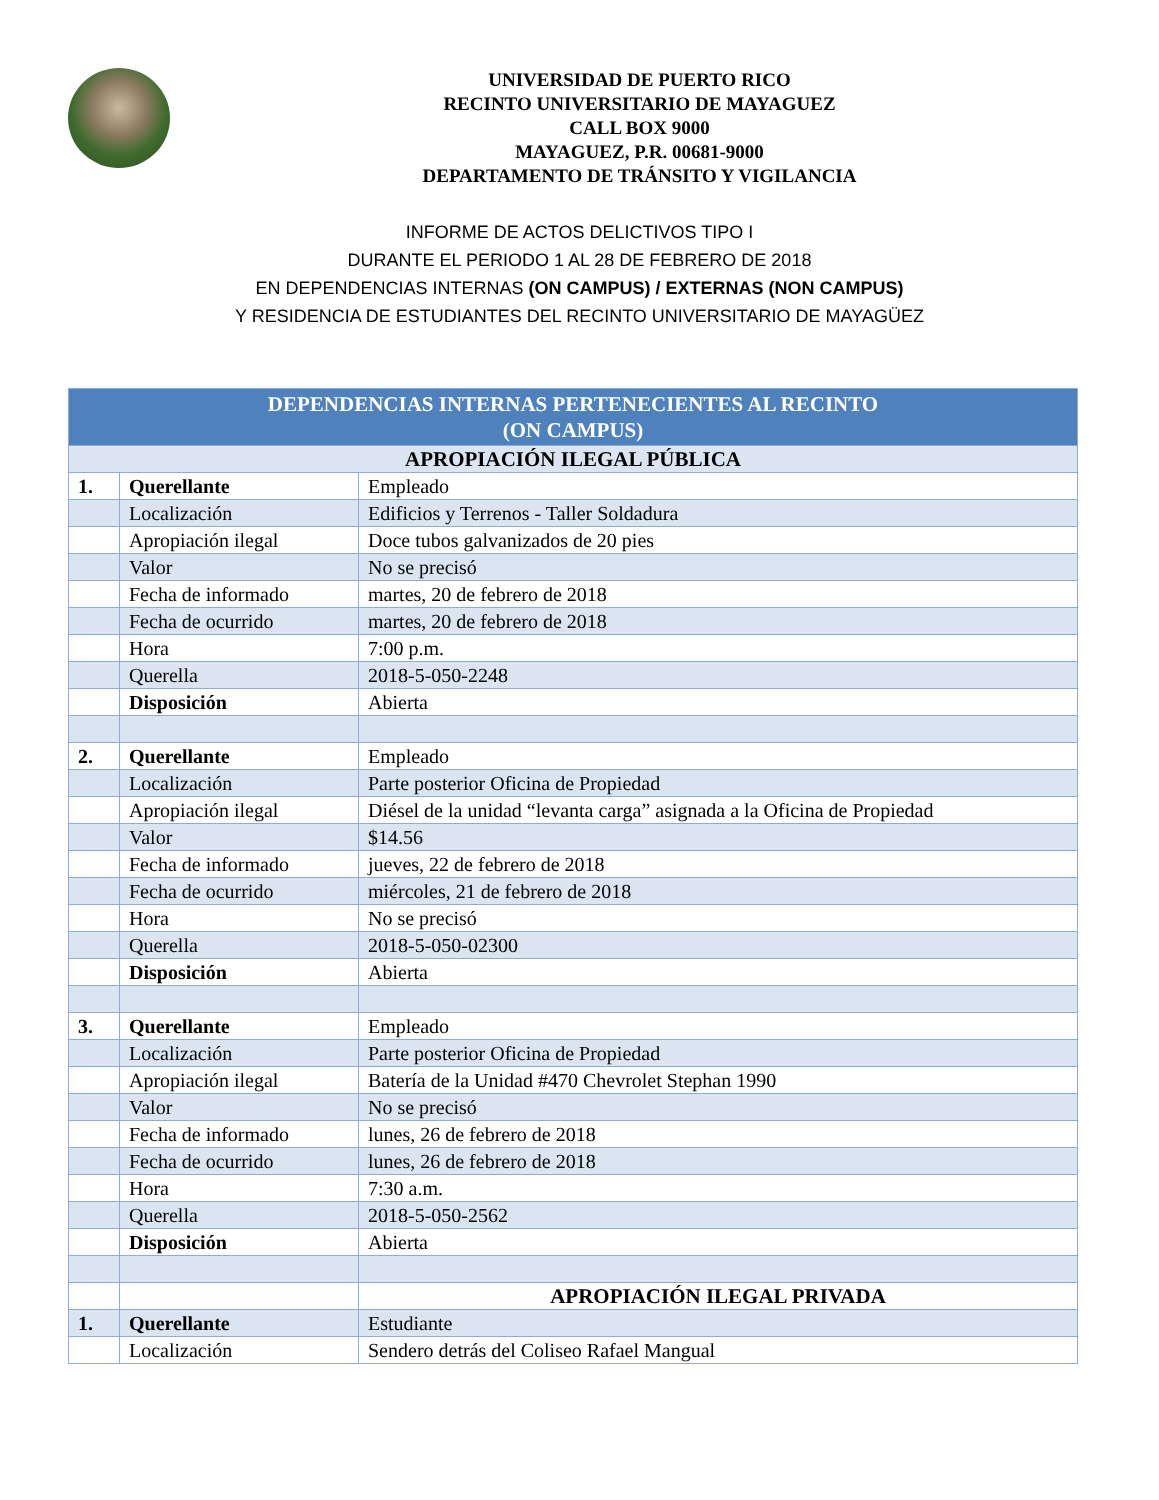UNIVERSIDAD DE PUERTO RICO
RECINTO UNIVERSITARIO DE MAYAGUEZ
CALL BOX 9000
MAYAGUEZ, P.R. 00681-9000
DEPARTAMENTO DE TRÁNSITO Y VIGILANCIA
INFORME DE ACTOS DELICTIVOS TIPO I
DURANTE EL PERIODO 1 AL 28 DE FEBRERO DE 2018
EN DEPENDENCIAS INTERNAS (ON CAMPUS) / EXTERNAS (NON CAMPUS)
Y RESIDENCIA DE ESTUDIANTES DEL RECINTO UNIVERSITARIO DE MAYAGÜEZ
| DEPENDENCIAS INTERNAS PERTENECIENTES AL RECINTO (ON CAMPUS) | | |
| --- | --- | --- |
| APROPIACIÓN ILEGAL PÚBLICA | | |
| 1. | Querellante | Empleado |
| | Localización | Edificios y Terrenos - Taller Soldadura |
| | Apropiación ilegal | Doce tubos galvanizados de 20 pies |
| | Valor | No se precisó |
| | Fecha de informado | martes, 20 de febrero de 2018 |
| | Fecha de ocurrido | martes, 20 de febrero de 2018 |
| | Hora | 7:00 p.m. |
| | Querella | 2018-5-050-2248 |
| | Disposición | Abierta |
| 2. | Querellante | Empleado |
| | Localización | Parte posterior Oficina de Propiedad |
| | Apropiación ilegal | Diésel de la unidad “levanta carga” asignada a la Oficina de Propiedad |
| | Valor | $14.56 |
| | Fecha de informado | jueves, 22 de febrero de 2018 |
| | Fecha de ocurrido | miércoles, 21 de febrero de 2018 |
| | Hora | No se precisó |
| | Querella | 2018-5-050-02300 |
| | Disposición | Abierta |
| 3. | Querellante | Empleado |
| | Localización | Parte posterior Oficina de Propiedad |
| | Apropiación ilegal | Batería de la Unidad #470 Chevrolet Stephan 1990 |
| | Valor | No se precisó |
| | Fecha de informado | lunes, 26 de febrero de 2018 |
| | Fecha de ocurrido | lunes, 26 de febrero de 2018 |
| | Hora | 7:30 a.m. |
| | Querella | 2018-5-050-2562 |
| | Disposición | Abierta |
| | | APROPIACIÓN ILEGAL PRIVADA |
| 1. | Querellante | Estudiante |
| | Localización | Sendero detrás del Coliseo Rafael Mangual |